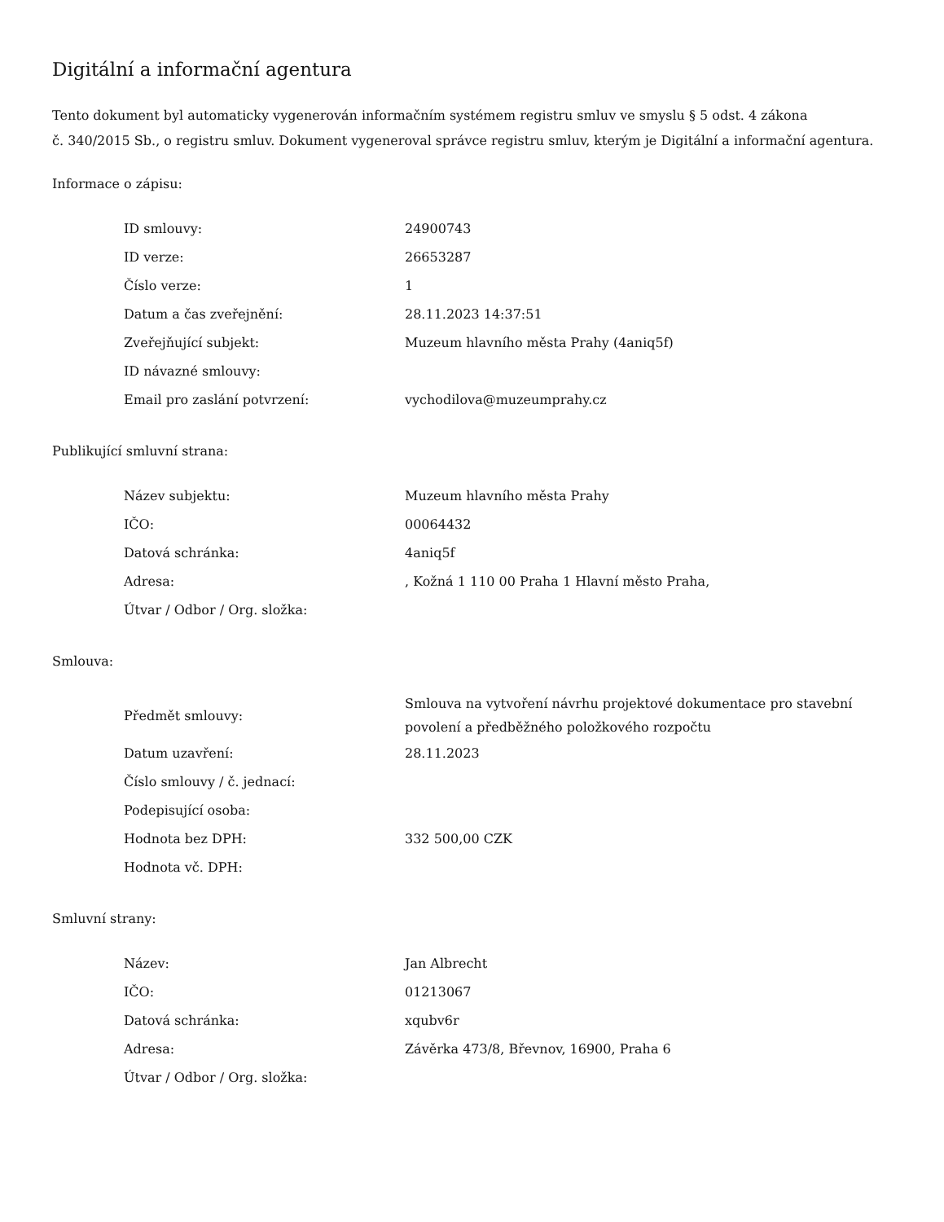Digitální a informační agentura
Tento dokument byl automaticky vygenerován informačním systémem registru smluv ve smyslu § 5 odst. 4 zákona
č. 340/2015 Sb., o registru smluv. Dokument vygeneroval správce registru smluv, kterým je Digitální a informační agentura.
Informace o zápisu:
| ID smlouvy: | 24900743 |
| ID verze: | 26653287 |
| Číslo verze: | 1 |
| Datum a čas zveřejnění: | 28.11.2023 14:37:51 |
| Zveřejňující subjekt: | Muzeum hlavního města Prahy (4aniq5f) |
| ID návazné smlouvy: | |
| Email pro zaslání potvrzení: | vychodilova@muzeumprahy.cz |
Publikující smluvní strana:
| Název subjektu: | Muzeum hlavního města Prahy |
| IČO: | 00064432 |
| Datová schránka: | 4aniq5f |
| Adresa: | , Kožná 1 110 00 Praha 1 Hlavní město Praha, |
| Útvar / Odbor / Org. složka: | |
Smlouva:
| Předmět smlouvy: | Smlouva na vytvoření návrhu projektové dokumentace pro stavební povolení a předběžného položkového rozpočtu |
| Datum uzavření: | 28.11.2023 |
| Číslo smlouvy / č. jednací: | |
| Podepisující osoba: | |
| Hodnota bez DPH: | 332 500,00 CZK |
| Hodnota vč. DPH: | |
Smluvní strany:
| Název: | Jan Albrecht |
| IČO: | 01213067 |
| Datová schránka: | xqubv6r |
| Adresa: | Závěrka 473/8, Břevnov, 16900, Praha 6 |
| Útvar / Odbor / Org. složka: | |